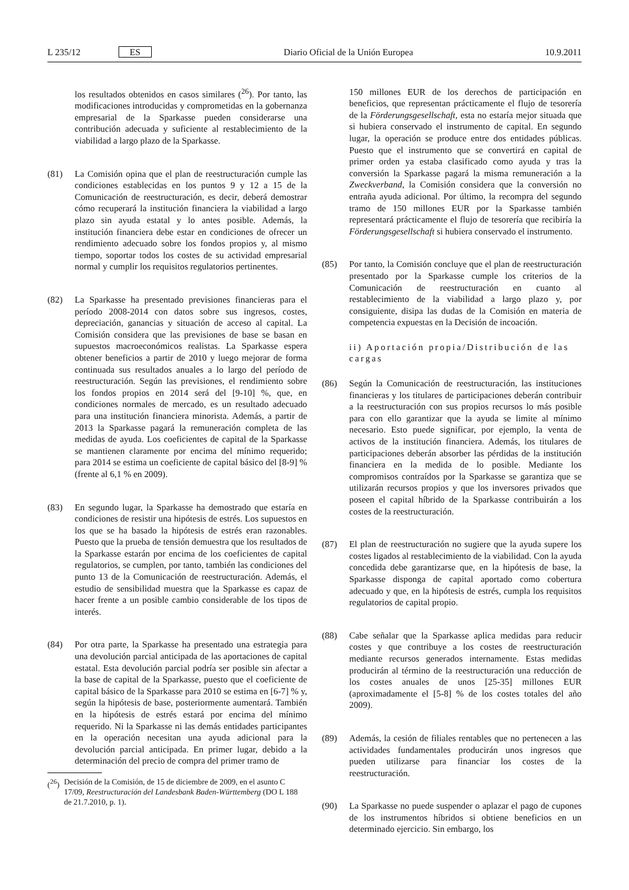L 235/12 ES Diario Oficial de la Unión Europea 10.9.2011
los resultados obtenidos en casos similares (<sup>26</sup>). Por tanto, las modificaciones introducidas y comprometidas en la gobernanza empresarial de la Sparkasse pueden considerarse una contribución adecuada y suficiente al restablecimiento de la viabilidad a largo plazo de la Sparkasse.
(81) La Comisión opina que el plan de reestructuración cumple las condiciones establecidas en los puntos 9 y 12 a 15 de la Comunicación de reestructuración, es decir, deberá demostrar cómo recuperará la institución financiera la viabilidad a largo plazo sin ayuda estatal y lo antes posible. Además, la institución financiera debe estar en condiciones de ofrecer un rendimiento adecuado sobre los fondos propios y, al mismo tiempo, soportar todos los costes de su actividad empresarial normal y cumplir los requisitos regulatorios pertinentes.
(82) La Sparkasse ha presentado previsiones financieras para el período 2008-2014 con datos sobre sus ingresos, costes, depreciación, ganancias y situación de acceso al capital. La Comisión considera que las previsiones de base se basan en supuestos macroeconómicos realistas. La Sparkasse espera obtener beneficios a partir de 2010 y luego mejorar de forma continuada sus resultados anuales a lo largo del período de reestructuración. Según las previsiones, el rendimiento sobre los fondos propios en 2014 será del [9-10] %, que, en condiciones normales de mercado, es un resultado adecuado para una institución financiera minorista. Además, a partir de 2013 la Sparkasse pagará la remuneración completa de las medidas de ayuda. Los coeficientes de capital de la Sparkasse se mantienen claramente por encima del mínimo requerido; para 2014 se estima un coeficiente de capital básico del [8-9] % (frente al 6,1 % en 2009).
(83) En segundo lugar, la Sparkasse ha demostrado que estaría en condiciones de resistir una hipótesis de estrés. Los supuestos en los que se ha basado la hipótesis de estrés eran razonables. Puesto que la prueba de tensión demuestra que los resultados de la Sparkasse estarán por encima de los coeficientes de capital regulatorios, se cumplen, por tanto, también las condiciones del punto 13 de la Comunicación de reestructuración. Además, el estudio de sensibilidad muestra que la Sparkasse es capaz de hacer frente a un posible cambio considerable de los tipos de interés.
(84) Por otra parte, la Sparkasse ha presentado una estrategia para una devolución parcial anticipada de las aportaciones de capital estatal. Esta devolución parcial podría ser posible sin afectar a la base de capital de la Sparkasse, puesto que el coeficiente de capital básico de la Sparkasse para 2010 se estima en [6-7] % y, según la hipótesis de base, posteriormente aumentará. También en la hipótesis de estrés estará por encima del mínimo requerido. Ni la Sparkasse ni las demás entidades participantes en la operación necesitan una ayuda adicional para la devolución parcial anticipada. En primer lugar, debido a la determinación del precio de compra del primer tramo de
(<sup>26</sup>) Decisión de la Comisión, de 15 de diciembre de 2009, en el asunto C 17/09, Reestructuración del Landesbank Baden-Württemberg (DO L 188 de 21.7.2010, p. 1).
150 millones EUR de los derechos de participación en beneficios, que representan prácticamente el flujo de tesorería de la Förderungsgesellschaft, esta no estaría mejor situada que si hubiera conservado el instrumento de capital. En segundo lugar, la operación se produce entre dos entidades públicas. Puesto que el instrumento que se convertirá en capital de primer orden ya estaba clasificado como ayuda y tras la conversión la Sparkasse pagará la misma remuneración a la Zweckverband, la Comisión considera que la conversión no entraña ayuda adicional. Por último, la recompra del segundo tramo de 150 millones EUR por la Sparkasse también representará prácticamente el flujo de tesorería que recibiría la Förderungsgesellschaft si hubiera conservado el instrumento.
(85) Por tanto, la Comisión concluye que el plan de reestructuración presentado por la Sparkasse cumple los criterios de la Comunicación de reestructuración en cuanto al restablecimiento de la viabilidad a largo plazo y, por consiguiente, disipa las dudas de la Comisión en materia de competencia expuestas en la Decisión de incoación.
ii) Aportación propia/Distribución de las cargas
(86) Según la Comunicación de reestructuración, las instituciones financieras y los titulares de participaciones deberán contribuir a la reestructuración con sus propios recursos lo más posible para con ello garantizar que la ayuda se limite al mínimo necesario. Esto puede significar, por ejemplo, la venta de activos de la institución financiera. Además, los titulares de participaciones deberán absorber las pérdidas de la institución financiera en la medida de lo posible. Mediante los compromisos contraídos por la Sparkasse se garantiza que se utilizarán recursos propios y que los inversores privados que poseen el capital híbrido de la Sparkasse contribuirán a los costes de la reestructuración.
(87) El plan de reestructuración no sugiere que la ayuda supere los costes ligados al restablecimiento de la viabilidad. Con la ayuda concedida debe garantizarse que, en la hipótesis de base, la Sparkasse disponga de capital aportado como cobertura adecuado y que, en la hipótesis de estrés, cumpla los requisitos regulatorios de capital propio.
(88) Cabe señalar que la Sparkasse aplica medidas para reducir costes y que contribuye a los costes de reestructuración mediante recursos generados internamente. Estas medidas producirán al término de la reestructuración una reducción de los costes anuales de unos [25-35] millones EUR (aproximadamente el [5-8] % de los costes totales del año 2009).
(89) Además, la cesión de filiales rentables que no pertenecen a las actividades fundamentales producirán unos ingresos que pueden utilizarse para financiar los costes de la reestructuración.
(90) La Sparkasse no puede suspender o aplazar el pago de cupones de los instrumentos híbridos si obtiene beneficios en un determinado ejercicio. Sin embargo, los